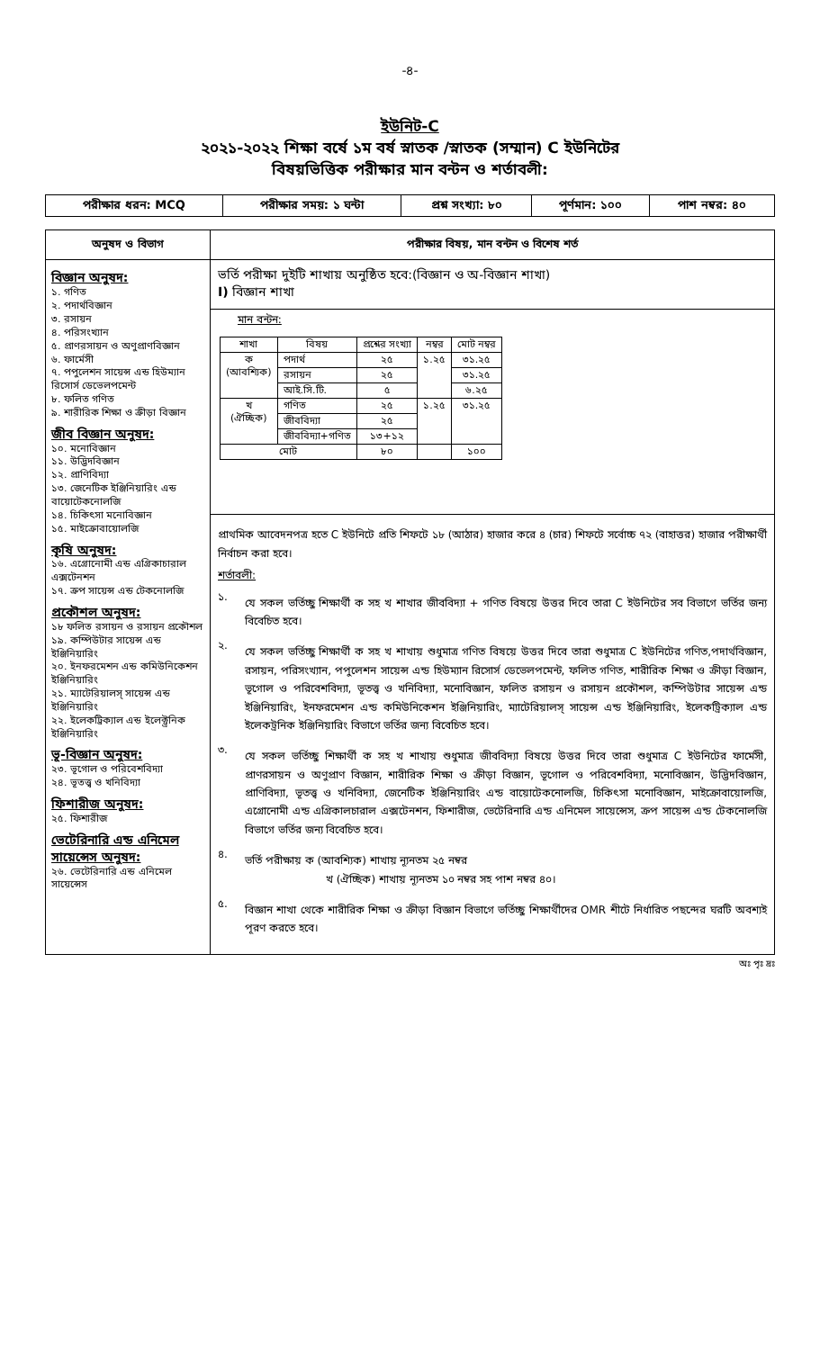-৪-
ইউনিট-C
২০২১-২০২২ শিক্ষা বর্ষে ১ম বর্ষ স্নাতক /স্নাতক (সম্মান) C ইউনিটের
বিষয়ভিত্তিক পরীক্ষার মান বন্টন ও শর্তাবলী:
| পরীক্ষার ধরন: MCQ | পরীক্ষার সময়: ১ ঘন্টা | প্রশ্ন সংখ্যা: ৮০ | পূর্ণমান: ১০০ | পাশ নম্বর: ৪০ |
| অনুষদ ও বিভাগ | পরীক্ষার বিষয়, মান বন্টন ও বিশেষ শর্ত |
| --- | --- |
| বিজ্ঞান অনুষদ: ১. গণিত ২. পদার্থবিজ্ঞান ৩. রসায়ন ৪. পরিসংখ্যান ৫. প্রাণরসায়ন ও অণুপ্রাণবিজ্ঞান ৬. ফার্মেসী ৭. পপুলেশন সায়েন্স এন্ড হিউম্যান রিসোর্স ডেভেলপমেন্ট ৮. ফলিত গণিত ৯. শারীরিক শিক্ষা ও ক্রীড়া বিজ্ঞান জীব বিজ্ঞান অনুষদ: ১০. মনোবিজ্ঞান ১১. উদ্ভিদবিজ্ঞান ১২. প্রাণিবিদ্যা ১৩. জেনেটিক ইঞ্জিনিয়ারিং এন্ড বায়োটেকনোলজি ১৪. চিকিৎসা মনোবিজ্ঞান ১৫. মাইক্রোবায়োলজি কৃষি অনুষদ: ১৬. এগ্রোনোমী এন্ড এগ্রিকাচারাল এক্সটেনশন ১৭. ক্রপ সায়েন্স এন্ড টেকনোলজি প্রকৌশল অনুষদ: ১৮ ফলিত রসায়ন ও রসায়ন প্রকৌশল ১৯. কম্পিউটার সায়েন্স এন্ড ইঞ্জিনিয়ারিং ২০. ইনফরমেশন এন্ড কমিউনিকেশন ইঞ্জিনিয়ারিং ২১. ম্যাটেরিয়ালস্ সায়েন্স এন্ড ইঞ্জিনিয়ারিং ২২. ইলেকট্রিক্যাল এন্ড ইলেক্ট্রনিক ইঞ্জিনিয়ারিং ভূ-বিজ্ঞান অনুষদ: ২৩. ভূগোল ও পরিবেশবিদ্যা ২৪. ভূতত্ত্ব ও খনিবিদ্যা ফিশারীজ অনুষদ: ২৫. ফিশারীজ ভেটেরিনারি এন্ড এনিমেল সায়েন্সেস অনুষদ: ২৬. ভেটেরিনারি এন্ড এনিমেল সায়েন্সেস | ভর্তি পরীক্ষা দুইটি শাখায় অনুষ্ঠিত হবে:(বিজ্ঞান ও অ-বিজ্ঞান শাখা) I) বিজ্ঞান শাখা মান বন্টন: / শাখা / বিষয় / প্রশ্নের সংখ্যা / নম্বর / মোট নম্বর / / --- / --- / --- / --- / --- / / ক (আবশ্যিক) / পদার্থ / ২৫ / ১.২৫ / ৩১.২৫ / / / রসায়ন / ২৫ / / ৩১.২৫ / / / আই.সি.টি. / ৫ / / ৬.২৫ / / খ (ঐচ্ছিক) / গণিত / ২৫ / ১.২৫ / ৩১.২৫ / / / জীববিদ্যা / ২৫ / / / / / জীববিদ্যা+গণিত / ১৩+১২ / / / / মোট / / ৮০ / / ১০০ / প্রাথমিক আবেদনপত্র হতে C ইউনিটে প্রতি শিফটে ১৮ (আঠার) হাজার করে ৪ (চার) শিফটে সর্বোচ্চ ৭২ (বাহাত্তর) হাজার পরীক্ষার্থী নির্বাচন করা হবে। শর্তাবলী: ১. যে সকল ভর্তিচ্ছু শিক্ষার্থী ক সহ খ শাখার জীববিদ্যা + গণিত বিষয়ে উত্তর দিবে তারা C ইউনিটের সব বিভাগে ভর্তির জন্য বিবেচিত হবে। ২. যে সকল ভর্তিচ্ছু শিক্ষার্থী ক সহ খ শাখায় শুধুমাত্র গণিত বিষয়ে উত্তর দিবে তারা শুধুমাত্র C ইউনিটের গণিত,পদার্থবিজ্ঞান, রসায়ন, পরিসংখ্যান, পপুলেশন সায়েন্স এন্ড হিউম্যান রিসোর্স ডেভেলপমেন্ট, ফলিত গণিত, শারীরিক শিক্ষা ও ক্রীড়া বিজ্ঞান, ভূগোল ও পরিবেশবিদ্যা, ভূতত্ত্ব ও খনিবিদ্যা, মনোবিজ্ঞান, ফলিত রসায়ন ও রসায়ন প্রকৌশল, কম্পিউটার সায়েন্স এন্ড ইঞ্জিনিয়ারিং, ইনফরমেশন এন্ড কমিউনিকেশন ইঞ্জিনিয়ারিং, ম্যাটেরিয়ালস্ সায়েন্স এন্ড ইঞ্জিনিয়ারিং, ইলেকট্রিক্যাল এন্ড ইলেকট্রনিক ইঞ্জিনিয়ারিং বিভাগে ভর্তির জন্য বিবেচিত হবে। ৩. যে সকল ভর্তিচ্ছু শিক্ষার্থী ক সহ খ শাখায় শুধুমাত্র জীববিদ্যা বিষয়ে উত্তর দিবে তারা শুধুমাত্র C ইউনিটের ফার্মেসী, প্রাণরসায়ন ও অণুপ্রাণ বিজ্ঞান, শারীরিক শিক্ষা ও ক্রীড়া বিজ্ঞান, ভূগোল ও পরিবেশবিদ্যা, মনোবিজ্ঞান, উদ্ভিদবিজ্ঞান, প্রাণিবিদ্যা, ভূতত্ত্ব ও খনিবিদ্যা, জেনেটিক ইঞ্জিনিয়ারিং এন্ড বায়োটেকনোলজি, চিকিৎসা মনোবিজ্ঞান, মাইক্রোবায়োলজি, এগ্রোনোমী এন্ড এগ্রিকালচারাল এক্সটেনশন, ফিশারীজ, ভেটেরিনারি এন্ড এনিমেল সায়েন্সেস, ক্রপ সায়েন্স এন্ড টেকনোলজি বিভাগে ভর্তির জন্য বিবেচিত হবে। ৪. ভর্তি পরীক্ষায় ক (আবশ্যিক) শাখায় ন্যূনতম ২৫ নম্বর খ (ঐচ্ছিক) শাখায় ন্যূনতম ১০ নম্বর সহ পাশ নম্বর ৪০। ৫. বিজ্ঞান শাখা থেকে শারীরিক শিক্ষা ও ক্রীড়া বিজ্ঞান বিভাগে ভর্তিচ্ছু শিক্ষার্থীদের OMR শীটে নির্ধারিত পছন্দের ঘরটি অবশ্যই পূরণ করতে হবে। |
অঃ পৃঃ দ্রঃ